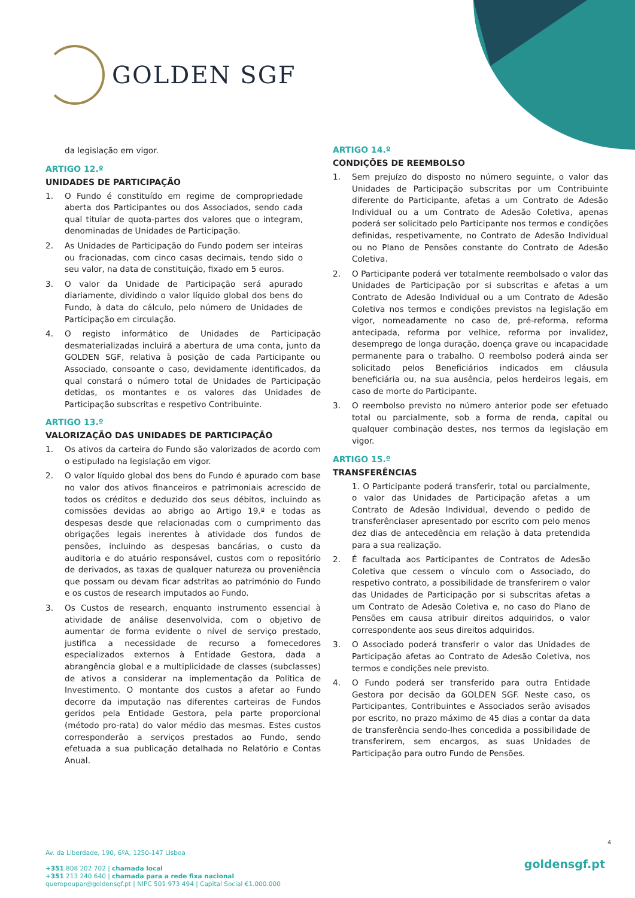GOLDEN SGF
da legislação em vigor.
ARTIGO 12.º
UNIDADES DE PARTICIPAÇÃO
1. O Fundo é constituído em regime de compropriedade aberta dos Participantes ou dos Associados, sendo cada qual titular de quota-partes dos valores que o integram, denominadas de Unidades de Participação.
2. As Unidades de Participação do Fundo podem ser inteiras ou fracionadas, com cinco casas decimais, tendo sido o seu valor, na data de constituição, fixado em 5 euros.
3. O valor da Unidade de Participação será apurado diariamente, dividindo o valor líquido global dos bens do Fundo, à data do cálculo, pelo número de Unidades de Participação em circulação.
4. O registo informático de Unidades de Participação desmaterializadas incluirá a abertura de uma conta, junto da GOLDEN SGF, relativa à posição de cada Participante ou Associado, consoante o caso, devidamente identificados, da qual constará o número total de Unidades de Participação detidas, os montantes e os valores das Unidades de Participação subscritas e respetivo Contribuinte.
ARTIGO 13.º
VALORIZAÇÃO DAS UNIDADES DE PARTICIPAÇÃO
1. Os ativos da carteira do Fundo são valorizados de acordo com o estipulado na legislação em vigor.
2. O valor líquido global dos bens do Fundo é apurado com base no valor dos ativos financeiros e patrimoniais acrescido de todos os créditos e deduzido dos seus débitos, incluindo as comissões devidas ao abrigo ao Artigo 19.º e todas as despesas desde que relacionadas com o cumprimento das obrigações legais inerentes à atividade dos fundos de pensões, incluindo as despesas bancárias, o custo da auditoria e do atuário responsável, custos com o repositório de derivados, as taxas de qualquer natureza ou proveniência que possam ou devam ficar adstritas ao património do Fundo e os custos de research imputados ao Fundo.
3. Os Custos de research, enquanto instrumento essencial à atividade de análise desenvolvida, com o objetivo de aumentar de forma evidente o nível de serviço prestado, justifica a necessidade de recurso a fornecedores especializados externos à Entidade Gestora, dada a abrangência global e a multiplicidade de classes (subclasses) de ativos a considerar na implementação da Política de Investimento. O montante dos custos a afetar ao Fundo decorre da imputação nas diferentes carteiras de Fundos geridos pela Entidade Gestora, pela parte proporcional (método pro-rata) do valor médio das mesmas. Estes custos corresponderão a serviços prestados ao Fundo, sendo efetuada a sua publicação detalhada no Relatório e Contas Anual.
ARTIGO 14.º
CONDIÇÕES DE REEMBOLSO
1. Sem prejuízo do disposto no número seguinte, o valor das Unidades de Participação subscritas por um Contribuinte diferente do Participante, afetas a um Contrato de Adesão Individual ou a um Contrato de Adesão Coletiva, apenas poderá ser solicitado pelo Participante nos termos e condições definidas, respetivamente, no Contrato de Adesão Individual ou no Plano de Pensões constante do Contrato de Adesão Coletiva.
2. O Participante poderá ver totalmente reembolsado o valor das Unidades de Participação por si subscritas e afetas a um Contrato de Adesão Individual ou a um Contrato de Adesão Coletiva nos termos e condições previstos na legislação em vigor, nomeadamente no caso de, pré-reforma, reforma antecipada, reforma por velhice, reforma por invalidez, desemprego de longa duração, doença grave ou incapacidade permanente para o trabalho. O reembolso poderá ainda ser solicitado pelos Beneficiários indicados em cláusula beneficiária ou, na sua ausência, pelos herdeiros legais, em caso de morte do Participante.
3. O reembolso previsto no número anterior pode ser efetuado total ou parcialmente, sob a forma de renda, capital ou qualquer combinação destes, nos termos da legislação em vigor.
ARTIGO 15.º
TRANSFERÊNCIAS
1. O Participante poderá transferir, total ou parcialmente, o valor das Unidades de Participação afetas a um Contrato de Adesão Individual, devendo o pedido de transferênciaser apresentado por escrito com pelo menos dez dias de antecedência em relação à data pretendida para a sua realização.
2. É facultada aos Participantes de Contratos de Adesão Coletiva que cessem o vínculo com o Associado, do respetivo contrato, a possibilidade de transferirem o valor das Unidades de Participação por si subscritas afetas a um Contrato de Adesão Coletiva e, no caso do Plano de Pensões em causa atribuir direitos adquiridos, o valor correspondente aos seus direitos adquiridos.
3. O Associado poderá transferir o valor das Unidades de Participação afetas ao Contrato de Adesão Coletiva, nos termos e condições nele previsto.
4. O Fundo poderá ser transferido para outra Entidade Gestora por decisão da GOLDEN SGF. Neste caso, os Participantes, Contribuintes e Associados serão avisados por escrito, no prazo máximo de 45 dias a contar da data de transferência sendo-lhes concedida a possibilidade de transferirem, sem encargos, as suas Unidades de Participação para outro Fundo de Pensões.
4
Av. da Liberdade, 190, 6ºA, 1250-147 Lisboa
+351 808 202 702 | chamada local
+351 213 240 640 | chamada para a rede fixa nacional
queropoupar@goldensgf.pt | NIPC 501 973 494 | Capital Social €1.000.000
goldensgf.pt